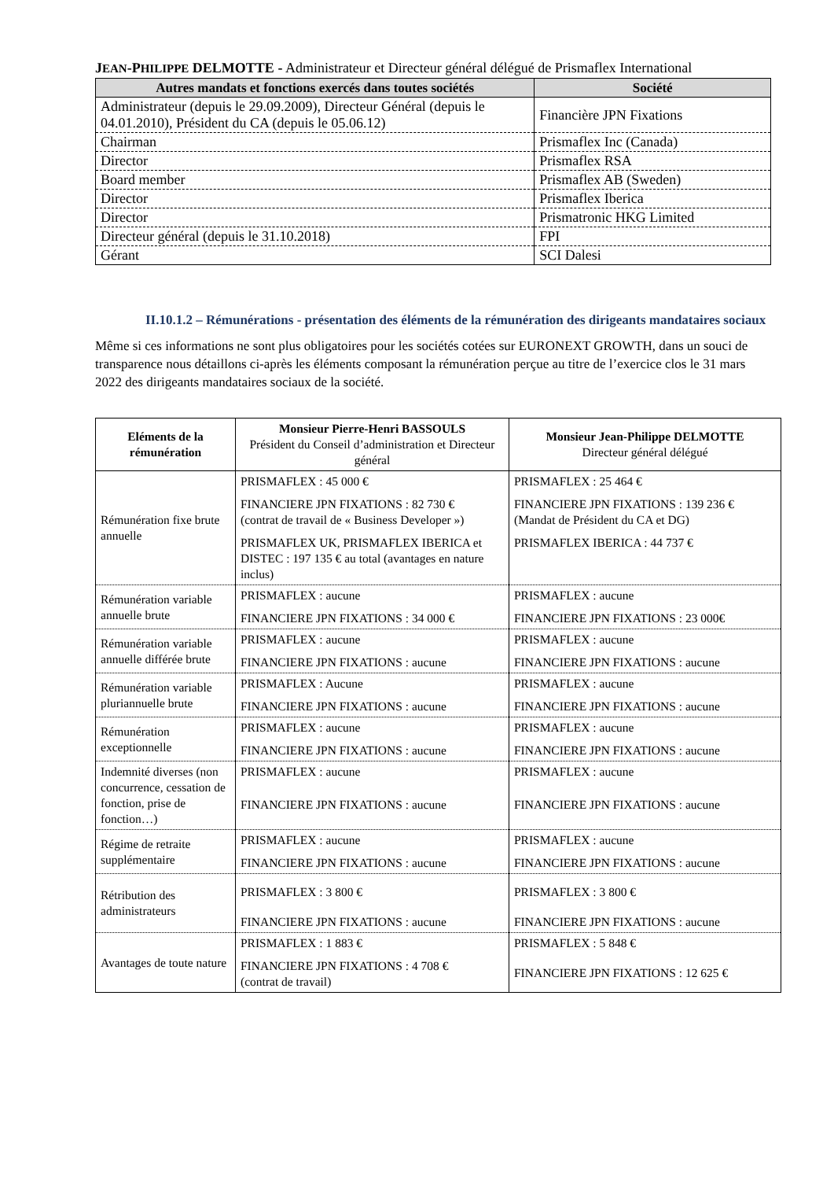JEAN-PHILIPPE DELMOTTE - Administrateur et Directeur général délégué de Prismaflex International
| Autres mandats et fonctions exercés dans toutes sociétés | Société |
| --- | --- |
| Administrateur (depuis le 29.09.2009), Directeur Général (depuis le 04.01.2010), Président du CA (depuis le 05.06.12) | Financière JPN Fixations |
| Chairman | Prismaflex Inc (Canada) |
| Director | Prismaflex RSA |
| Board member | Prismaflex AB (Sweden) |
| Director | Prismaflex Iberica |
| Director | Prismatronic HKG Limited |
| Directeur général (depuis le 31.10.2018) | FPI |
| Gérant | SCI Dalesi |
II.10.1.2 – Rémunérations - présentation des éléments de la rémunération des dirigeants mandataires sociaux
Même si ces informations ne sont plus obligatoires pour les sociétés cotées sur EURONEXT GROWTH, dans un souci de transparence nous détaillons ci-après les éléments composant la rémunération perçue au titre de l’exercice clos le 31 mars 2022 des dirigeants mandataires sociaux de la société.
| Eléments de la rémunération | Monsieur Pierre-Henri BASSOULS Président du Conseil d’administration et Directeur général | Monsieur Jean-Philippe DELMOTTE Directeur général délégué |
| --- | --- | --- |
| Rémunération fixe brute annuelle | PRISMAFLEX : 45 000 € FINANCIERE JPN FIXATIONS : 82 730 € (contrat de travail de « Business Developer ») PRISMAFLEX UK, PRISMAFLEX IBERICA et DISTEC : 197 135 € au total (avantages en nature inclus) | PRISMAFLEX : 25 464 € FINANCIERE JPN FIXATIONS : 139 236 € (Mandat de Président du CA et DG) PRISMAFLEX IBERICA : 44 737 € |
| Rémunération variable annuelle brute | PRISMAFLEX : aucune FINANCIERE JPN FIXATIONS : 34 000 € | PRISMAFLEX : aucune FINANCIERE JPN FIXATIONS : 23 000€ |
| Rémunération variable annuelle différée brute | PRISMAFLEX : aucune FINANCIERE JPN FIXATIONS : aucune | PRISMAFLEX : aucune FINANCIERE JPN FIXATIONS : aucune |
| Rémunération variable pluriannuelle brute | PRISMAFLEX : Aucune FINANCIERE JPN FIXATIONS : aucune | PRISMAFLEX : aucune FINANCIERE JPN FIXATIONS : aucune |
| Rémunération exceptionnelle | PRISMAFLEX : aucune FINANCIERE JPN FIXATIONS : aucune | PRISMAFLEX : aucune FINANCIERE JPN FIXATIONS : aucune |
| Indemnité diverses (non concurrence, cessation de fonction, prise de fonction…) | PRISMAFLEX : aucune FINANCIERE JPN FIXATIONS : aucune | PRISMAFLEX : aucune FINANCIERE JPN FIXATIONS : aucune |
| Régime de retraite supplémentaire | PRISMAFLEX : aucune FINANCIERE JPN FIXATIONS : aucune | PRISMAFLEX : aucune FINANCIERE JPN FIXATIONS : aucune |
| Rétribution des administrateurs | PRISMAFLEX : 3 800 € FINANCIERE JPN FIXATIONS : aucune | PRISMAFLEX : 3 800 € FINANCIERE JPN FIXATIONS : aucune |
| Avantages de toute nature | PRISMAFLEX : 1 883 € FINANCIERE JPN FIXATIONS : 4 708 € (contrat de travail) | PRISMAFLEX : 5 848 € FINANCIERE JPN FIXATIONS : 12 625 € |